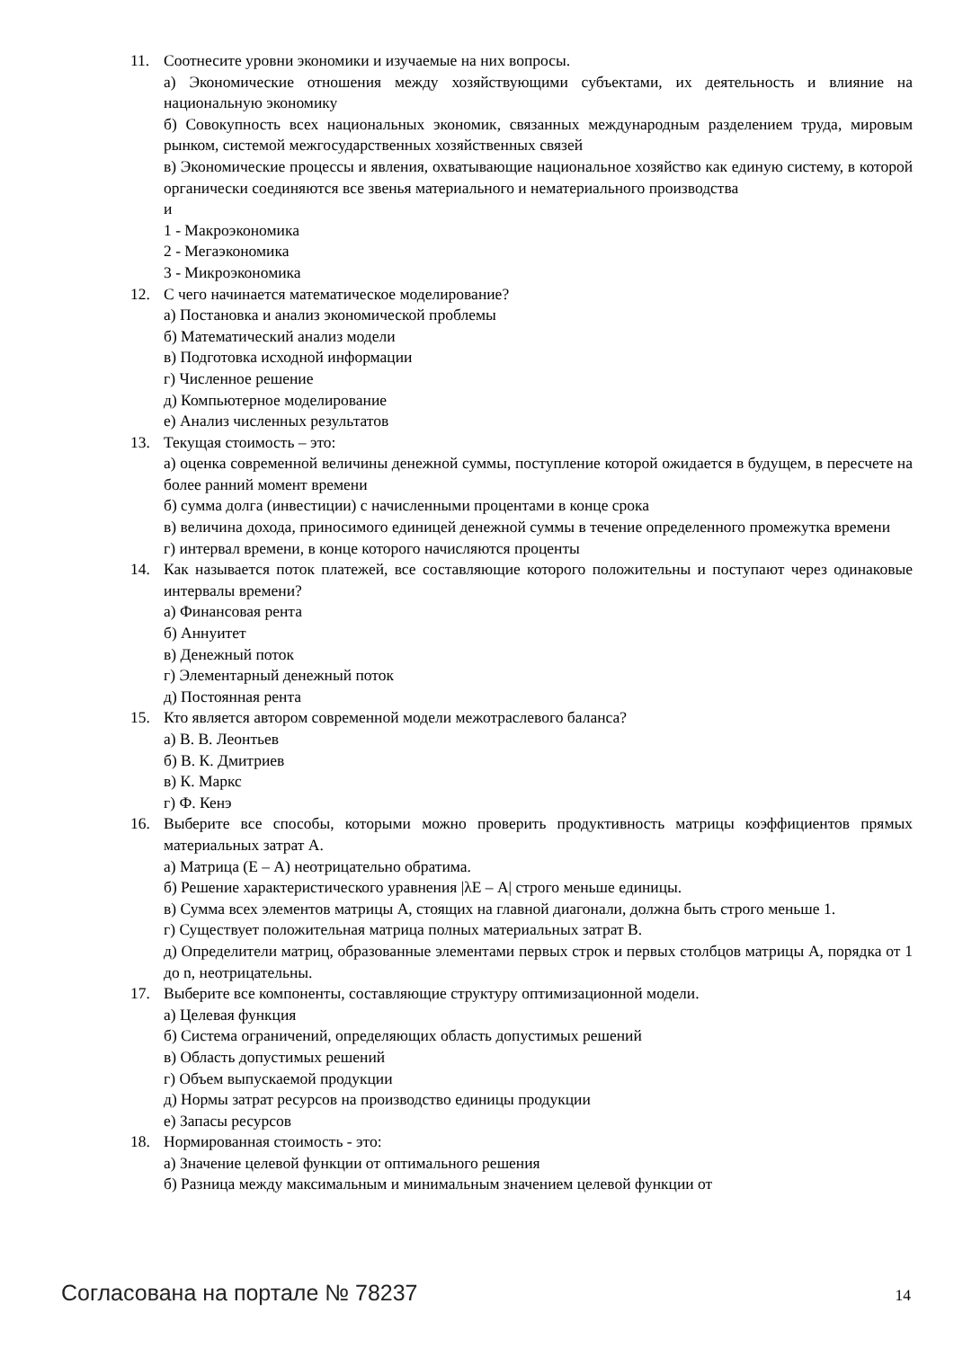11. Соотнесите уровни экономики и изучаемые на них вопросы.
а) Экономические отношения между хозяйствующими субъектами, их деятельность и влияние на национальную экономику
б) Совокупность всех национальных экономик, связанных международным разделением труда, мировым рынком, системой межгосударственных хозяйственных связей
в) Экономические процессы и явления, охватывающие национальное хозяйство как единую систему, в которой органически соединяются все звенья материального и нематериального производства
и
1 - Макроэкономика
2 - Мегаэкономика
3 - Микроэкономика
12. С чего начинается математическое моделирование?
а) Постановка и анализ экономической проблемы
б) Математический анализ модели
в) Подготовка исходной информации
г) Численное решение
д) Компьютерное моделирование
е) Анализ численных результатов
13. Текущая стоимость – это:
а) оценка современной величины денежной суммы, поступление которой ожидается в будущем, в пересчете на более ранний момент времени
б) сумма долга (инвестиции) с начисленными процентами в конце срока
в) величина дохода, приносимого единицей денежной суммы в течение определенного промежутка времени
г) интервал времени, в конце которого начисляются проценты
14. Как называется поток платежей, все составляющие которого положительны и поступают через одинаковые интервалы времени?
а) Финансовая рента
б) Аннуитет
в) Денежный поток
г) Элементарный денежный поток
д) Постоянная рента
15. Кто является автором современной модели межотраслевого баланса?
а) В. В. Леонтьев
б) В. К. Дмитриев
в) К. Маркс
г) Ф. Кенэ
16. Выберите все способы, которыми можно проверить продуктивность матрицы коэффициентов прямых материальных затрат А.
а) Матрица (Е – А) неотрицательно обратима.
б) Решение характеристического уравнения |λЕ – А| строго меньше единицы.
в) Сумма всех элементов матрицы А, стоящих на главной диагонали, должна быть строго меньше 1.
г) Существует положительная матрица полных материальных затрат В.
д) Определители матриц, образованные элементами первых строк и первых столбцов матрицы А, порядка от 1 до n, неотрицательны.
17. Выберите все компоненты, составляющие структуру оптимизационной модели.
а) Целевая функция
б) Система ограничений, определяющих область допустимых решений
в) Область допустимых решений
г) Объем выпускаемой продукции
д) Нормы затрат ресурсов на производство единицы продукции
е) Запасы ресурсов
18. Нормированная стоимость - это:
а) Значение целевой функции от оптимального решения
б) Разница между максимальным и минимальным значением целевой функции от
Согласована на портале № 78237 14